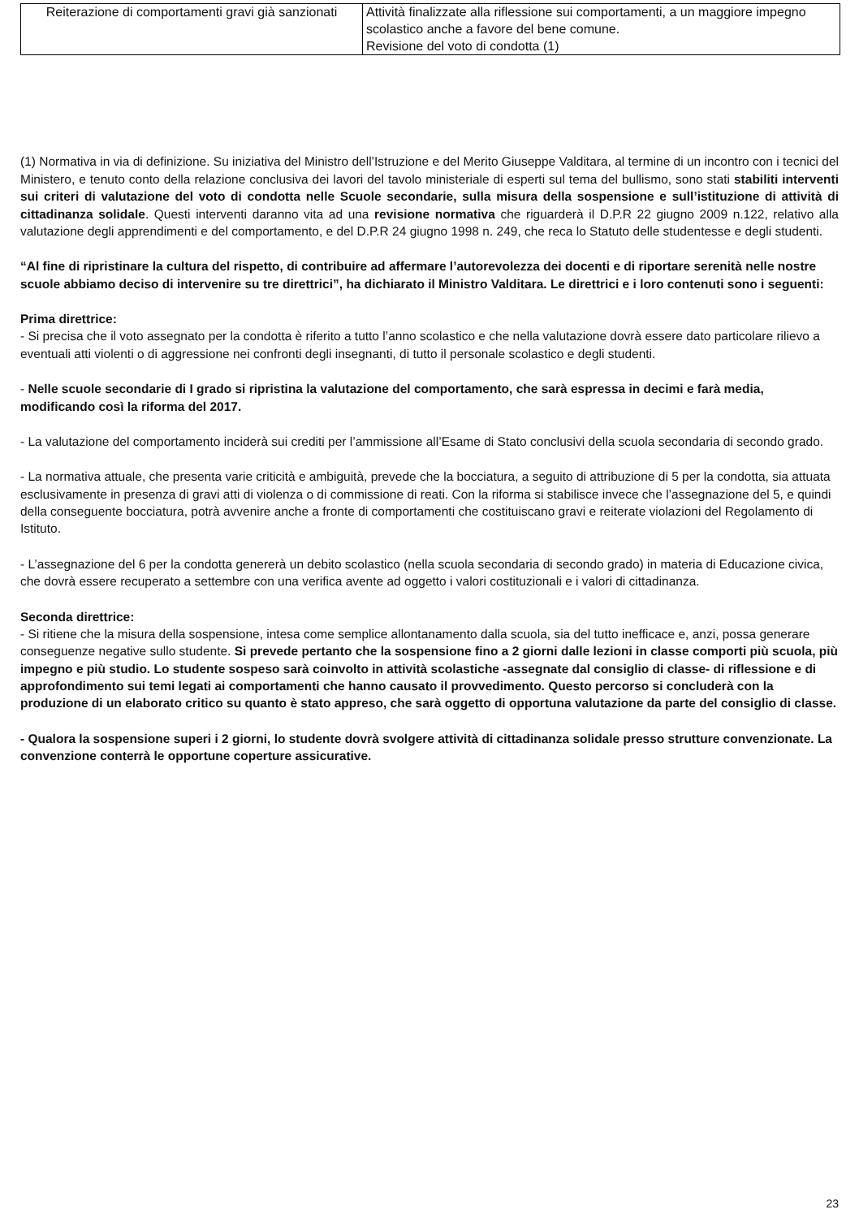| Reiterazione di comportamenti gravi già sanzionati | Attività finalizzate alla riflessione sui comportamenti, a un maggiore impegno scolastico anche a favore del bene comune. Revisione del voto di condotta (1) |
(1) Normativa in via di definizione. Su iniziativa del Ministro dell’Istruzione e del Merito Giuseppe Valditara, al termine di un incontro con i tecnici del Ministero, e tenuto conto della relazione conclusiva dei lavori del tavolo ministeriale di esperti sul tema del bullismo, sono stati stabiliti interventi sui criteri di valutazione del voto di condotta nelle Scuole secondarie, sulla misura della sospensione e sull’istituzione di attività di cittadinanza solidale. Questi interventi daranno vita ad una revisione normativa che riguarderà il D.P.R 22 giugno 2009 n.122, relativo alla valutazione degli apprendimenti e del comportamento, e del D.P.R 24 giugno 1998 n. 249, che reca lo Statuto delle studentesse e degli studenti.
“Al fine di ripristinare la cultura del rispetto, di contribuire ad affermare l’autorevolezza dei docenti e di riportare serenità nelle nostre scuole abbiamo deciso di intervenire su tre direttrici”, ha dichiarato il Ministro Valditara. Le direttrici e i loro contenuti sono i seguenti:
Prima direttrice:
- Si precisa che il voto assegnato per la condotta è riferito a tutto l’anno scolastico e che nella valutazione dovrà essere dato particolare rilievo a eventuali atti violenti o di aggressione nei confronti degli insegnanti, di tutto il personale scolastico e degli studenti.
- Nelle scuole secondarie di I grado si ripristina la valutazione del comportamento, che sarà espressa in decimi e farà media, modificando così la riforma del 2017.
- La valutazione del comportamento inciderà sui crediti per l’ammissione all’Esame di Stato conclusivi della scuola secondaria di secondo grado.
- La normativa attuale, che presenta varie criticità e ambiguità, prevede che la bocciatura, a seguito di attribuzione di 5 per la condotta, sia attuata esclusivamente in presenza di gravi atti di violenza o di commissione di reati. Con la riforma si stabilisce invece che l’assegnazione del 5, e quindi della conseguente bocciatura, potrà avvenire anche a fronte di comportamenti che costituiscano gravi e reiterate violazioni del Regolamento di Istituto.
- L’assegnazione del 6 per la condotta genererà un debito scolastico (nella scuola secondaria di secondo grado) in materia di Educazione civica, che dovrà essere recuperato a settembre con una verifica avente ad oggetto i valori costituzionali e i valori di cittadinanza.
Seconda direttrice:
- Si ritiene che la misura della sospensione, intesa come semplice allontanamento dalla scuola, sia del tutto inefficace e, anzi, possa generare conseguenze negative sullo studente. Si prevede pertanto che la sospensione fino a 2 giorni dalle lezioni in classe comporti più scuola, più impegno e più studio. Lo studente sospeso sarà coinvolto in attività scolastiche -assegnate dal consiglio di classe- di riflessione e di approfondimento sui temi legati ai comportamenti che hanno causato il provvedimento. Questo percorso si concluderà con la produzione di un elaborato critico su quanto è stato appreso, che sarà oggetto di opportuna valutazione da parte del consiglio di classe.
- Qualora la sospensione superi i 2 giorni, lo studente dovrà svolgere attività di cittadinanza solidale presso strutture convenzionate. La convenzione conterrà le opportune coperture assicurative.
23